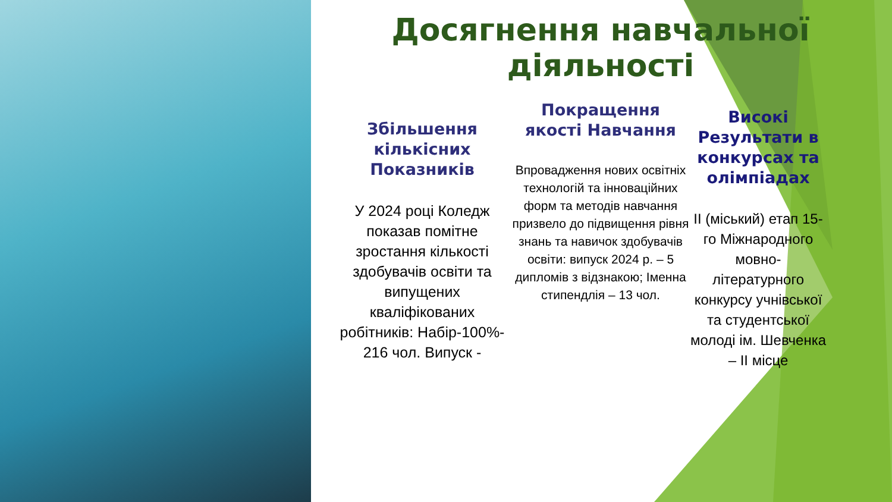Досягнення навчальної діяльності
Збільшення кількісних Показників
У 2024 році Коледж показав помітне зростання кількості здобувачів освіти та випущених кваліфікованих робітників: Набір-100%- 216 чол. Випуск -
Покращення якості Навчання
Впровадження нових освітніх технологій та інноваційних форм та методів навчання призвело до підвищення рівня знань та навичок здобувачів освіти: випуск 2024 р. – 5 дипломів з відзнакою; Іменна стипендлія – 13 чол.
Високі Результати в конкурсах та олімпіадах
II (міський) етап 15-го Міжнародного мовно-літературного конкурсу учнівської та студентської молоді ім. Шевченка – II місце